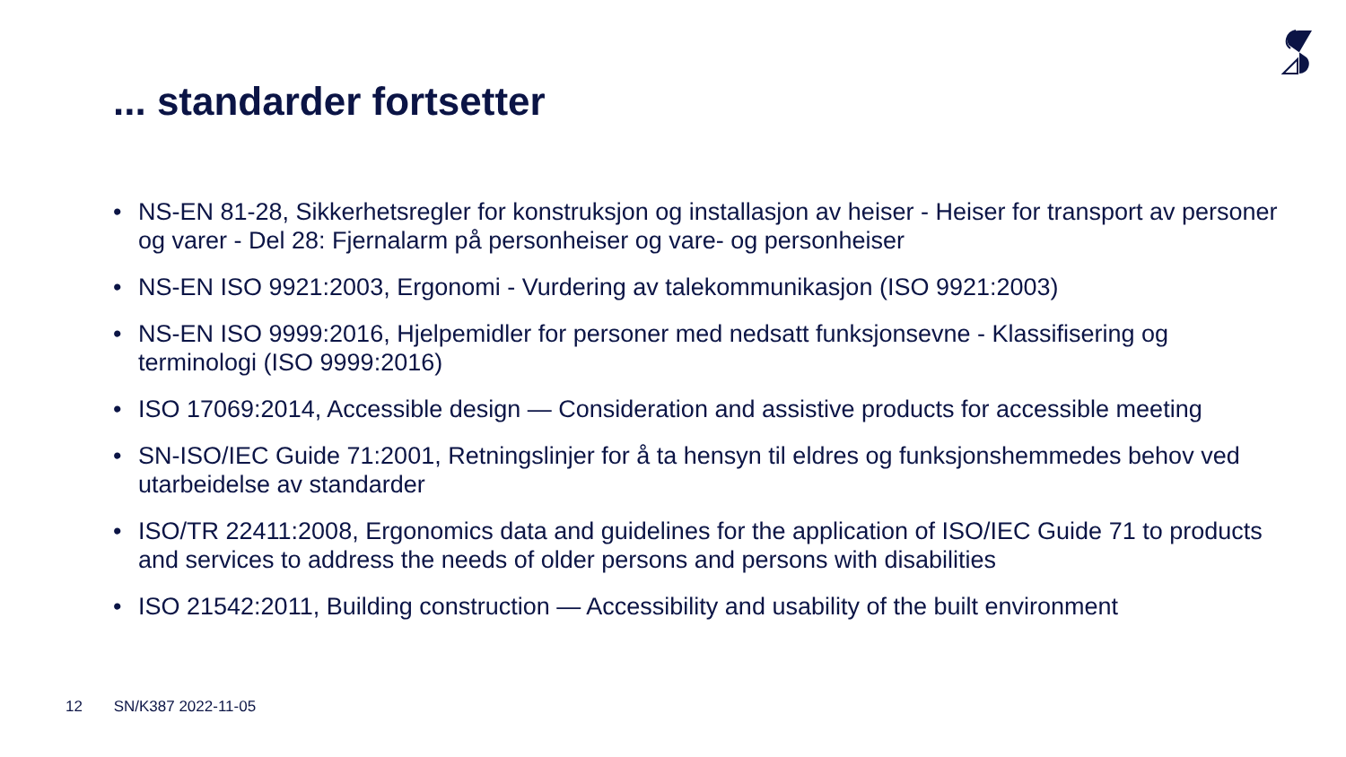... standarder fortsetter
• NS-EN 81-28, Sikkerhetsregler for konstruksjon og installasjon av heiser - Heiser for transport av personer og varer - Del 28: Fjernalarm på personheiser og vare- og personheiser
• NS-EN ISO 9921:2003, Ergonomi - Vurdering av talekommunikasjon (ISO 9921:2003)
• NS-EN ISO 9999:2016, Hjelpemidler for personer med nedsatt funksjonsevne - Klassifisering og terminologi (ISO 9999:2016)
• ISO 17069:2014, Accessible design — Consideration and assistive products for accessible meeting
• SN-ISO/IEC Guide 71:2001, Retningslinjer for å ta hensyn til eldres og funksjonshemmedes behov ved utarbeidelse av standarder
• ISO/TR 22411:2008, Ergonomics data and guidelines for the application of ISO/IEC Guide 71 to products and services to address the needs of older persons and persons with disabilities
• ISO 21542:2011, Building construction — Accessibility and usability of the built environment
12 SN/K387 2022-11-05